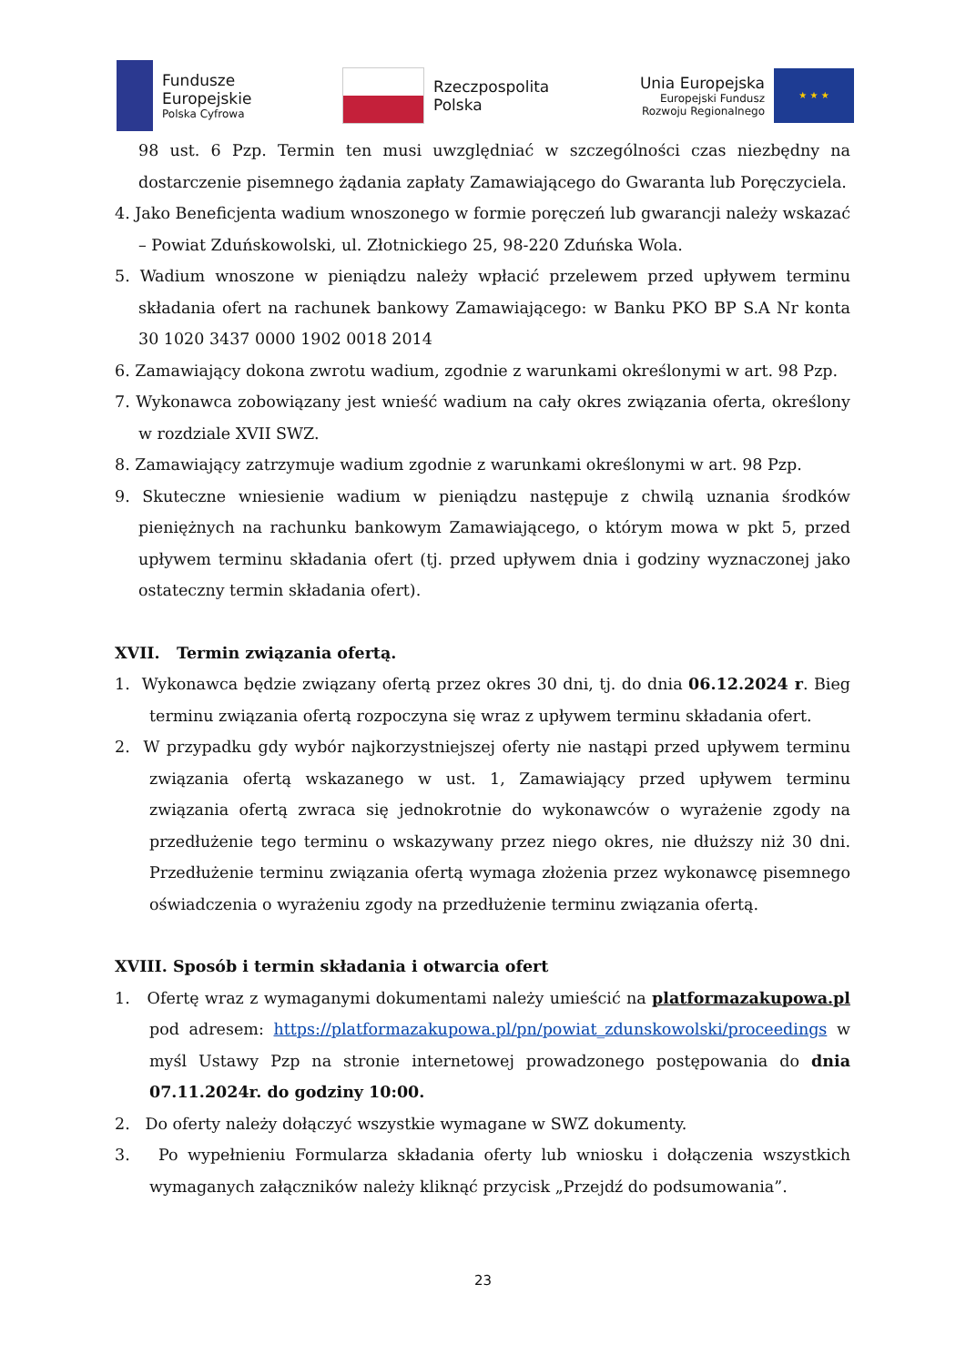Fundusze
Europejskie
Polska Cyfrowa
Rzeczpospolita
Polska
Unia Europejska
Europejski Fundusz
Rozwoju Regionalnego
★ ★ ★
98 ust. 6 Pzp. Termin ten musi uwzględniać w szczególności czas niezbędny na dostarczenie pisemnego żądania zapłaty Zamawiającego do Gwaranta lub Poręczyciela.
4. Jako Beneficjenta wadium wnoszonego w formie poręczeń lub gwarancji należy wskazać – Powiat Zduńskowolski, ul. Złotnickiego 25, 98-220 Zduńska Wola.
5. Wadium wnoszone w pieniądzu należy wpłacić przelewem przed upływem terminu składania ofert na rachunek bankowy Zamawiającego: w Banku PKO BP S.A Nr konta 30 1020 3437 0000 1902 0018 2014
6. Zamawiający dokona zwrotu wadium, zgodnie z warunkami określonymi w art. 98 Pzp.
7. Wykonawca zobowiązany jest wnieść wadium na cały okres związania oferta, określony w rozdziale XVII SWZ.
8. Zamawiający zatrzymuje wadium zgodnie z warunkami określonymi w art. 98 Pzp.
9. Skuteczne wniesienie wadium w pieniądzu następuje z chwilą uznania środków pieniężnych na rachunku bankowym Zamawiającego, o którym mowa w pkt 5, przed upływem terminu składania ofert (tj. przed upływem dnia i godziny wyznaczonej jako ostateczny termin składania ofert).
XVII. Termin związania ofertą.
1. Wykonawca będzie związany ofertą przez okres 30 dni, tj. do dnia 06.12.2024 r. Bieg terminu związania ofertą rozpoczyna się wraz z upływem terminu składania ofert.
2. W przypadku gdy wybór najkorzystniejszej oferty nie nastąpi przed upływem terminu związania ofertą wskazanego w ust. 1, Zamawiający przed upływem terminu związania ofertą zwraca się jednokrotnie do wykonawców o wyrażenie zgody na przedłużenie tego terminu o wskazywany przez niego okres, nie dłuższy niż 30 dni. Przedłużenie terminu związania ofertą wymaga złożenia przez wykonawcę pisemnego oświadczenia o wyrażeniu zgody na przedłużenie terminu związania ofertą.
XVIII. Sposób i termin składania i otwarcia ofert
1. Ofertę wraz z wymaganymi dokumentami należy umieścić na platformazakupowa.pl pod adresem: https://platformazakupowa.pl/pn/powiat_zdunskowolski/proceedings w myśl Ustawy Pzp na stronie internetowej prowadzonego postępowania do dnia 07.11.2024r. do godziny 10:00.
2. Do oferty należy dołączyć wszystkie wymagane w SWZ dokumenty.
3. Po wypełnieniu Formularza składania oferty lub wniosku i dołączenia wszystkich wymaganych załączników należy kliknąć przycisk „Przejdź do podsumowania”.
23